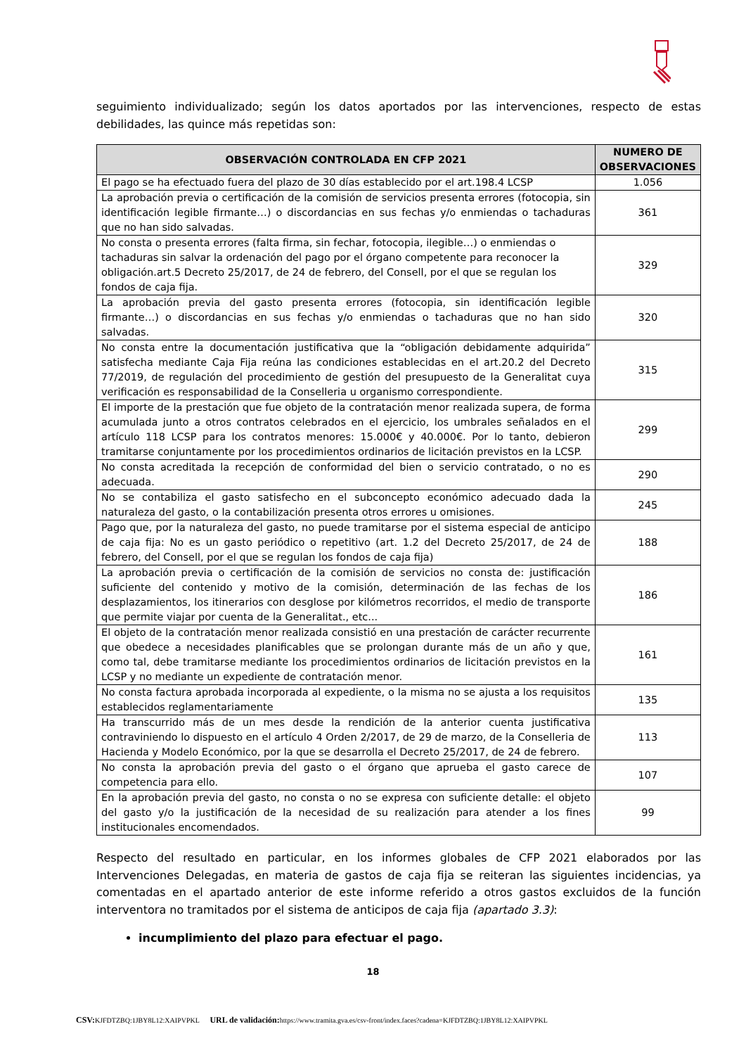seguimiento individualizado; según los datos aportados por las intervenciones, respecto de estas debilidades, las quince más repetidas son:
| OBSERVACIÓN CONTROLADA EN CFP 2021 | NUMERO DE OBSERVACIONES |
| --- | --- |
| El pago se ha efectuado fuera del plazo de 30 días establecido por el art.198.4 LCSP | 1.056 |
| La aprobación previa o certificación de la comisión de servicios presenta errores (fotocopia, sin identificación legible firmante…) o discordancias en sus fechas y/o enmiendas o tachaduras que no han sido salvadas. | 361 |
| No consta o presenta errores (falta firma, sin fechar, fotocopia, ilegible…) o enmiendas o tachaduras sin salvar la ordenación del pago por el órgano competente para reconocer la obligación.art.5 Decreto 25/2017, de 24 de febrero, del Consell, por el que se regulan los fondos de caja fija. | 329 |
| La aprobación previa del gasto presenta errores (fotocopia, sin identificación legible firmante…) o discordancias en sus fechas y/o enmiendas o tachaduras que no han sido salvadas. | 320 |
| No consta entre la documentación justificativa que la “obligación debidamente adquirida” satisfecha mediante Caja Fija reúna las condiciones establecidas en el art.20.2 del Decreto 77/2019, de regulación del procedimiento de gestión del presupuesto de la Generalitat cuya verificación es responsabilidad de la Conselleria u organismo correspondiente. | 315 |
| El importe de la prestación que fue objeto de la contratación menor realizada supera, de forma acumulada junto a otros contratos celebrados en el ejercicio, los umbrales señalados en el artículo 118 LCSP para los contratos menores: 15.000€ y 40.000€. Por lo tanto, debieron tramitarse conjuntamente por los procedimientos ordinarios de licitación previstos en la LCSP. | 299 |
| No consta acreditada la recepción de conformidad del bien o servicio contratado, o no es adecuada. | 290 |
| No se contabiliza el gasto satisfecho en el subconcepto económico adecuado dada la naturaleza del gasto, o la contabilización presenta otros errores u omisiones. | 245 |
| Pago que, por la naturaleza del gasto, no puede tramitarse por el sistema especial de anticipo de caja fija: No es un gasto periódico o repetitivo (art. 1.2 del Decreto 25/2017, de 24 de febrero, del Consell, por el que se regulan los fondos de caja fija) | 188 |
| La aprobación previa o certificación de la comisión de servicios no consta de: justificación suficiente del contenido y motivo de la comisión, determinación de las fechas de los desplazamientos, los itinerarios con desglose por kilómetros recorridos, el medio de transporte que permite viajar por cuenta de la Generalitat., etc... | 186 |
| El objeto de la contratación menor realizada consistió en una prestación de carácter recurrente que obedece a necesidades planificables que se prolongan durante más de un año y que, como tal, debe tramitarse mediante los procedimientos ordinarios de licitación previstos en la LCSP y no mediante un expediente de contratación menor. | 161 |
| No consta factura aprobada incorporada al expediente, o la misma no se ajusta a los requisitos establecidos reglamentariamente | 135 |
| Ha transcurrido más de un mes desde la rendición de la anterior cuenta justificativa contraviniendo lo dispuesto en el artículo 4 Orden 2/2017, de 29 de marzo, de la Conselleria de Hacienda y Modelo Económico, por la que se desarrolla el Decreto 25/2017, de 24 de febrero. | 113 |
| No consta la aprobación previa del gasto o el órgano que aprueba el gasto carece de competencia para ello. | 107 |
| En la aprobación previa del gasto, no consta o no se expresa con suficiente detalle: el objeto del gasto y/o la justificación de la necesidad de su realización para atender a los fines institucionales encomendados. | 99 |
Respecto del resultado en particular, en los informes globales de CFP 2021 elaborados por las Intervenciones Delegadas, en materia de gastos de caja fija se reiteran las siguientes incidencias, ya comentadas en el apartado anterior de este informe referido a otros gastos excluidos de la función interventora no tramitados por el sistema de anticipos de caja fija (apartado 3.3):
incumplimiento del plazo para efectuar el pago.
18
CSV: KJFDTZBQ:1JBY8L12:XAIPVPKL URL de validación: https://www.tramita.gva.es/csv-front/index.faces?cadena=KJFDTZBQ:1JBY8L12:XAIPVPKL